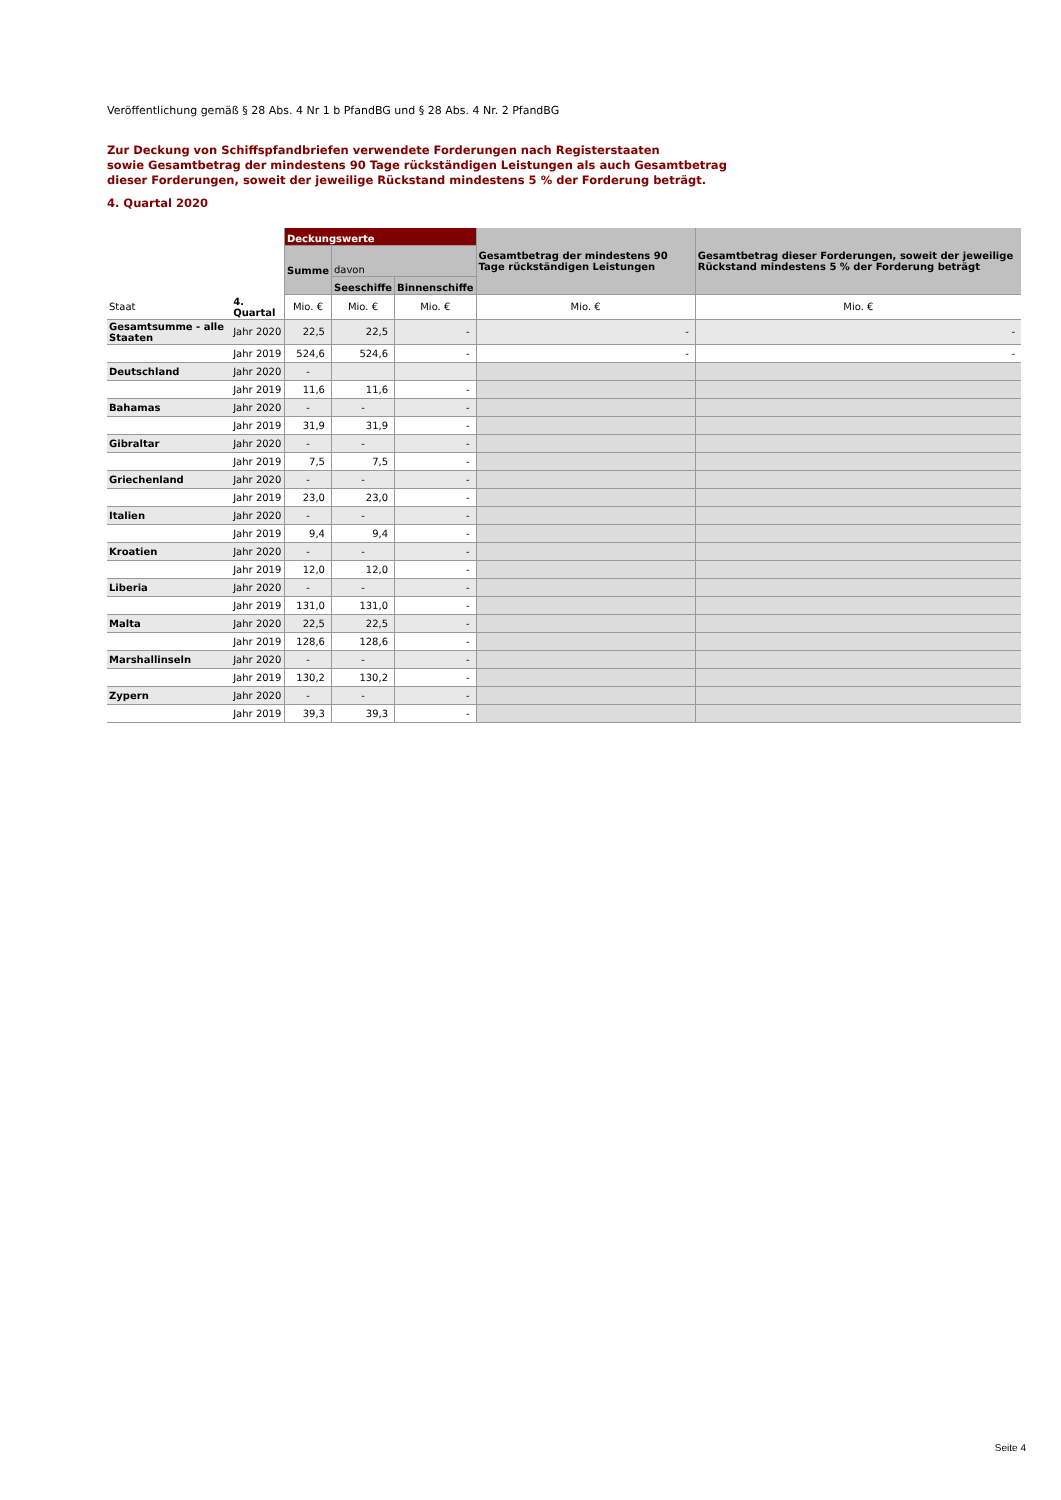Veröffentlichung gemäß § 28 Abs. 4 Nr 1 b PfandBG und § 28 Abs. 4 Nr. 2 PfandBG
Zur Deckung von Schiffspfandbriefen verwendete Forderungen nach Registerstaaten
sowie Gesamtbetrag der mindestens 90 Tage rückständigen Leistungen als auch Gesamtbetrag
dieser Forderungen, soweit der jeweilige Rückstand mindestens 5 % der Forderung beträgt.
4. Quartal 2020
| | | Deckungswerte | | | Gesamtbetrag der mindestens 90 Tage rückständigen Leistungen | Gesamtbetrag dieser Forderungen, soweit der jeweilige Rückstand mindestens 5 % der Forderung beträgt |
| --- | --- | --- | --- | --- | --- | --- |
| | | Summe | davon | | | |
| | | | Seeschiffe | Binnenschiffe | | |
| Staat | 4. Quartal | Mio. € | Mio. € | Mio. € | Mio. € | Mio. € |
| Gesamtsumme - alle Staaten | Jahr 2020 | 22,5 | 22,5 | - | - | - |
| | Jahr 2019 | 524,6 | 524,6 | - | - | - |
| Deutschland | Jahr 2020 | - | | | | |
| | Jahr 2019 | 11,6 | 11,6 | - | | |
| Bahamas | Jahr 2020 | - | - | - | | |
| | Jahr 2019 | 31,9 | 31,9 | - | | |
| Gibraltar | Jahr 2020 | - | - | - | | |
| | Jahr 2019 | 7,5 | 7,5 | - | | |
| Griechenland | Jahr 2020 | - | - | - | | |
| | Jahr 2019 | 23,0 | 23,0 | - | | |
| Italien | Jahr 2020 | - | - | - | | |
| | Jahr 2019 | 9,4 | 9,4 | - | | |
| Kroatien | Jahr 2020 | - | - | - | | |
| | Jahr 2019 | 12,0 | 12,0 | - | | |
| Liberia | Jahr 2020 | - | - | - | | |
| | Jahr 2019 | 131,0 | 131,0 | - | | |
| Malta | Jahr 2020 | 22,5 | 22,5 | - | | |
| | Jahr 2019 | 128,6 | 128,6 | - | | |
| Marshallinseln | Jahr 2020 | - | - | - | | |
| | Jahr 2019 | 130,2 | 130,2 | - | | |
| Zypern | Jahr 2020 | - | - | - | | |
| | Jahr 2019 | 39,3 | 39,3 | - | | |
Seite 4